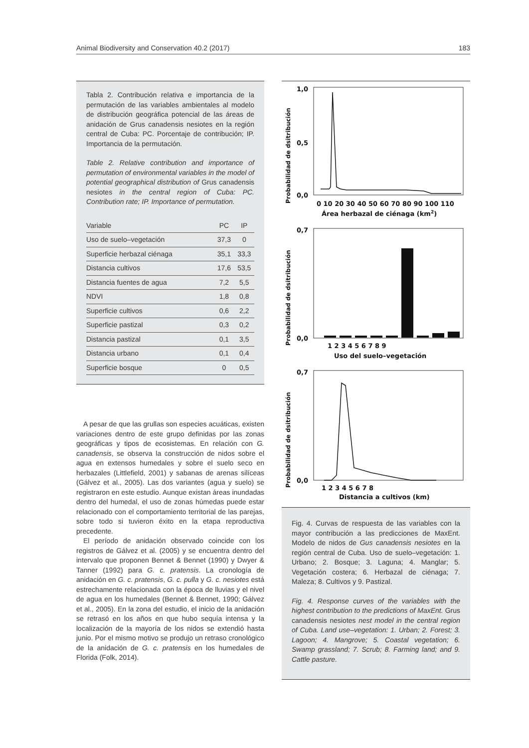Animal Biodiversity and Conservation 40.2 (2017) 183
Tabla 2. Contribución relativa e importancia de la permutación de las variables ambientales al modelo de distribución geográfica potencial de las áreas de anidación de Grus canadensis nesiotes en la región central de Cuba: PC. Porcentaje de contribución; IP. Importancia de la permutación.
Table 2. Relative contribution and importance of permutation of environmental variables in the model of potential geographical distribution of Grus canadensis nesiotes in the central region of Cuba: PC. Contribution rate; IP. Importance of permutation.
| Variable | PC | IP |
| --- | --- | --- |
| Uso de suelo–vegetación | 37,3 | 0 |
| Superficie herbazal ciénaga | 35,1 | 33,3 |
| Distancia cultivos | 17,6 | 53,5 |
| Distancia fuentes de agua | 7,2 | 5,5 |
| NDVI | 1,8 | 0,8 |
| Superficie cultivos | 0,6 | 2,2 |
| Superficie pastizal | 0,3 | 0,2 |
| Distancia pastizal | 0,1 | 3,5 |
| Distancia urbano | 0,1 | 0,4 |
| Superficie bosque | 0 | 0,5 |
A pesar de que las grullas son especies acuáticas, existen variaciones dentro de este grupo definidas por las zonas geográficas y tipos de ecosistemas. En relación con G. canadensis, se observa la construcción de nidos sobre el agua en extensos humedales y sobre el suelo seco en herbazales (Littlefield, 2001) y sabanas de arenas silíceas (Gálvez et al., 2005). Las dos variantes (agua y suelo) se registraron en este estudio. Aunque existan áreas inundadas dentro del humedal, el uso de zonas húmedas puede estar relacionado con el comportamiento territorial de las parejas, sobre todo si tuvieron éxito en la etapa reproductiva precedente.
El período de anidación observado coincide con los registros de Gálvez et al. (2005) y se encuentra dentro del intervalo que proponen Bennet & Bennet (1990) y Dwyer & Tanner (1992) para G. c. pratensis. La cronología de anidación en G. c. pratensis, G. c. pulla y G. c. nesiotes está estrechamente relacionada con la época de lluvias y el nivel de agua en los humedales (Bennet & Bennet, 1990; Gálvez et al., 2005). En la zona del estudio, el inicio de la anidación se retrasó en los años en que hubo sequía intensa y la localización de la mayoría de los nidos se extendió hasta junio. Por el mismo motivo se produjo un retraso cronológico de la anidación de G. c. pratensis en los humedales de Florida (Folk, 2014).
Probabilidad de dsitribución
1,0
0,5
0,0
0 10 20 30 40 50 60 70 80 90 100 110
Área herbazal de ciénaga (km2)
Probabilidad de dsitribución
0,7
0,0
1 2 3 4 5 6 7 8 9
Uso del suelo–vegetación
Probabilidad de dsitribución
0,7
0,0
1 2 3 4 5 6 7 8
Distancia a cultivos (km)
Fig. 4. Curvas de respuesta de las variables con la mayor contribución a las predicciones de MaxEnt. Modelo de nidos de Gus canadensis nesiotes en la región central de Cuba. Uso de suelo–vegetación: 1. Urbano; 2. Bosque; 3. Laguna; 4. Manglar; 5. Vegetación costera; 6. Herbazal de ciénaga; 7. Maleza; 8. Cultivos y 9. Pastizal.
Fig. 4. Response curves of the variables with the highest contribution to the predictions of MaxEnt. Grus canadensis nesiotes nest model in the central region of Cuba. Land use–vegetation: 1. Urban; 2. Forest; 3. Lagoon; 4. Mangrove; 5. Coastal vegetation; 6. Swamp grassland; 7. Scrub; 8. Farming land; and 9. Cattle pasture.